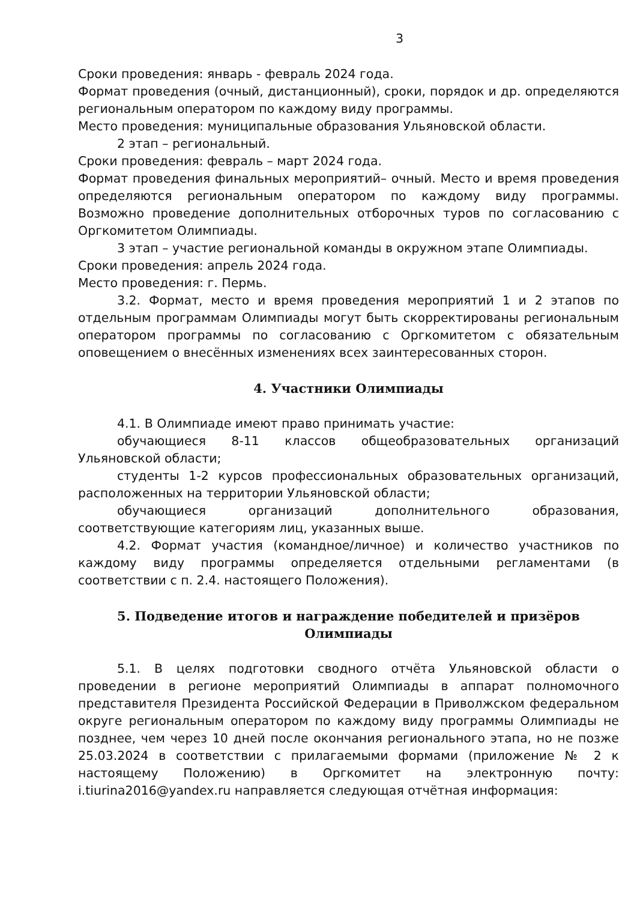3
Сроки проведения: январь - февраль 2024 года.
Формат проведения (очный, дистанционный), сроки, порядок и др. определяются региональным оператором по каждому виду программы.
Место проведения: муниципальные образования Ульяновской области.
2 этап – региональный.
Сроки проведения: февраль – март 2024 года.
Формат проведения финальных мероприятий– очный. Место и время проведения определяются региональным оператором по каждому виду программы. Возможно проведение дополнительных отборочных туров по согласованию с Оргкомитетом Олимпиады.
3 этап – участие региональной команды в окружном этапе Олимпиады.
Сроки проведения: апрель 2024 года.
Место проведения: г. Пермь.
3.2. Формат, место и время проведения мероприятий 1 и 2 этапов по отдельным программам Олимпиады могут быть скорректированы региональным оператором программы по согласованию с Оргкомитетом с обязательным оповещением о внесённых изменениях всех заинтересованных сторон.
4. Участники Олимпиады
4.1. В Олимпиаде имеют право принимать участие:
обучающиеся 8-11 классов общеобразовательных организаций Ульяновской области;
студенты 1-2 курсов профессиональных образовательных организаций, расположенных на территории Ульяновской области;
обучающиеся организаций дополнительного образования, соответствующие категориям лиц, указанных выше.
4.2. Формат участия (командное/личное) и количество участников по каждому виду программы определяется отдельными регламентами (в соответствии с п. 2.4. настоящего Положения).
5. Подведение итогов и награждение победителей и призёров Олимпиады
5.1. В целях подготовки сводного отчёта Ульяновской области о проведении в регионе мероприятий Олимпиады в аппарат полномочного представителя Президента Российской Федерации в Приволжском федеральном округе региональным оператором по каждому виду программы Олимпиады не позднее, чем через 10 дней после окончания регионального этапа, но не позже 25.03.2024 в соответствии с прилагаемыми формами (приложение № 2 к настоящему Положению) в Оргкомитет на электронную почту: i.tiurina2016@yandex.ru направляется следующая отчётная информация: